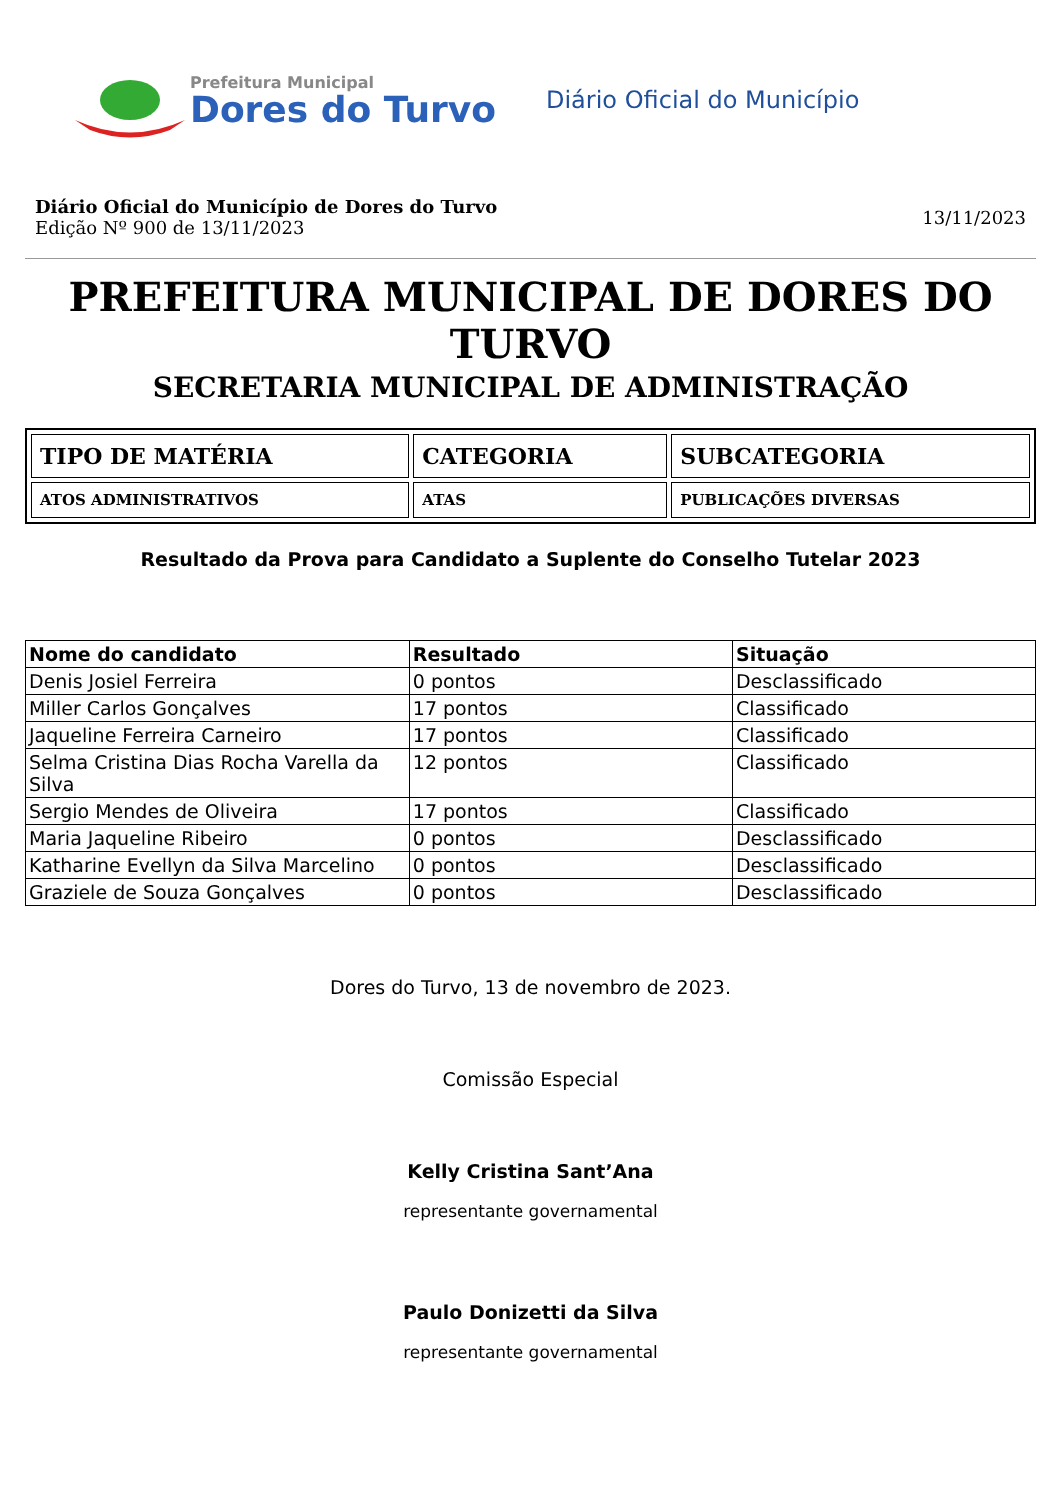Prefeitura Municipal
Dores do Turvo
Diário Oficial do Município
Diário Oficial do Município de Dores do Turvo
Edição Nº 900 de 13/11/2023
13/11/2023
PREFEITURA MUNICIPAL DE DORES DO TURVO
SECRETARIA MUNICIPAL DE ADMINISTRAÇÃO
| TIPO DE MATÉRIA | CATEGORIA | SUBCATEGORIA |
| ATOS ADMINISTRATIVOS | ATAS | PUBLICAÇÕES DIVERSAS |
Resultado da Prova para Candidato a Suplente do Conselho Tutelar 2023
| Nome do candidato | Resultado | Situação |
| --- | --- | --- |
| Denis Josiel Ferreira | 0 pontos | Desclassificado |
| Miller Carlos Gonçalves | 17 pontos | Classificado |
| Jaqueline Ferreira Carneiro | 17 pontos | Classificado |
| Selma Cristina Dias Rocha Varella da Silva | 12 pontos | Classificado |
| Sergio Mendes de Oliveira | 17 pontos | Classificado |
| Maria Jaqueline Ribeiro | 0 pontos | Desclassificado |
| Katharine Evellyn da Silva Marcelino | 0 pontos | Desclassificado |
| Graziele de Souza Gonçalves | 0 pontos | Desclassificado |
Dores do Turvo, 13 de novembro de 2023.
Comissão Especial
Kelly Cristina Sant’Ana
representante governamental
Paulo Donizetti da Silva
representante governamental